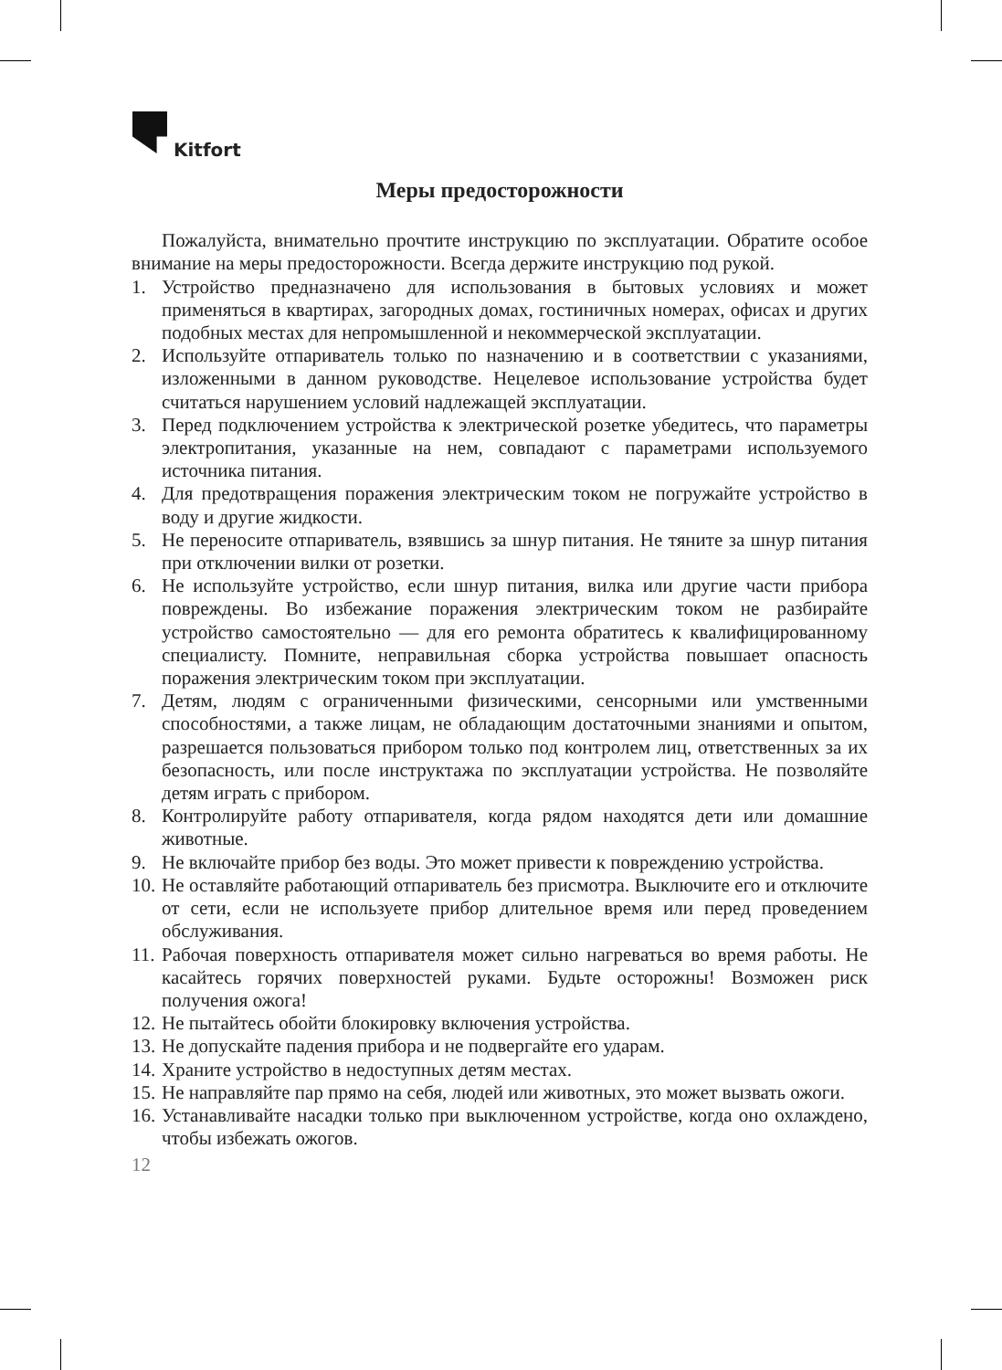Kitfort
Меры предосторожности
Пожалуйста, внимательно прочтите инструкцию по эксплуатации. Обратите особое внимание на меры предосторожности. Всегда держите инструкцию под рукой.
1. Устройство предназначено для использования в бытовых условиях и может применяться в квартирах, загородных домах, гостиничных номерах, офисах и других подобных местах для непромышленной и некоммерческой эксплуатации.
2. Используйте отпариватель только по назначению и в соответствии с указаниями, изложенными в данном руководстве. Нецелевое использование устройства будет считаться нарушением условий надлежащей эксплуатации.
3. Перед подключением устройства к электрической розетке убедитесь, что параметры электропитания, указанные на нем, совпадают с параметрами используемого источника питания.
4. Для предотвращения поражения электрическим током не погружайте устройство в воду и другие жидкости.
5. Не переносите отпариватель, взявшись за шнур питания. Не тяните за шнур питания при отключении вилки от розетки.
6. Не используйте устройство, если шнур питания, вилка или другие части прибора повреждены. Во избежание поражения электрическим током не разбирайте устройство самостоятельно — для его ремонта обратитесь к квалифицированному специалисту. Помните, неправильная сборка устройства повышает опасность поражения электрическим током при эксплуатации.
7. Детям, людям с ограниченными физическими, сенсорными или умственными способностями, а также лицам, не обладающим достаточными знаниями и опытом, разрешается пользоваться прибором только под контролем лиц, ответственных за их безопасность, или после инструктажа по эксплуатации устройства. Не позволяйте детям играть с прибором.
8. Контролируйте работу отпаривателя, когда рядом находятся дети или домашние животные.
9. Не включайте прибор без воды. Это может привести к повреждению устройства.
10. Не оставляйте работающий отпариватель без присмотра. Выключите его и отключите от сети, если не используете прибор длительное время или перед проведением обслуживания.
11. Рабочая поверхность отпаривателя может сильно нагреваться во время работы. Не касайтесь горячих поверхностей руками. Будьте осторожны! Возможен риск получения ожога!
12. Не пытайтесь обойти блокировку включения устройства.
13. Не допускайте падения прибора и не подвергайте его ударам.
14. Храните устройство в недоступных детям местах.
15. Не направляйте пар прямо на себя, людей или животных, это может вызвать ожоги.
16. Устанавливайте насадки только при выключенном устройстве, когда оно охлаждено, чтобы избежать ожогов.
12